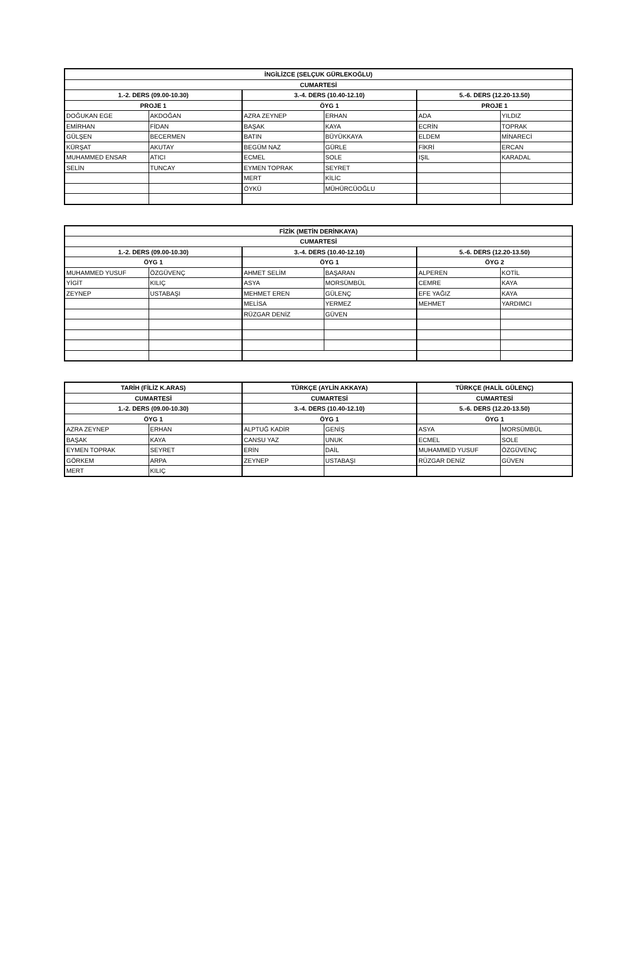| İNGİLİZCE (SELÇUK GÜRLEKOĞLU) | | | | | |
| --- | --- | --- | --- | --- | --- |
| CUMARTESİ | | | | | |
| 1.-2. DERS (09.00-10.30) | | 3.-4. DERS (10.40-12.10) | | 5.-6. DERS (12.20-13.50) | |
| PROJE 1 | | ÖYG 1 | | PROJE 1 | |
| DOĞUKAN EGE | AKDOĞAN | AZRA ZEYNEP | ERHAN | ADA | YILDIZ |
| EMİRHAN | FİDAN | BAŞAK | KAYA | ECRİN | TOPRAK |
| GÜLŞEN | BECERMEN | BATIN | BÜYÜKKAYA | ELDEM | MİNARECİ |
| KÜRŞAT | AKUTAY | BEGÜM NAZ | GÜRLE | FİKRİ | ERCAN |
| MUHAMMED ENSAR | ATICI | ECMEL | SOLE | IŞIL | KARADAL |
| SELİN | TUNCAY | EYMEN TOPRAK | SEYRET | | |
| | | MERT | KİLİC | | |
| | | ÖYKÜ | MÜHÜRCÜOĞLU | | |
| FİZİK (METİN DERİNKAYA) | | | | | |
| --- | --- | --- | --- | --- | --- |
| CUMARTESİ | | | | | |
| 1.-2. DERS (09.00-10.30) | | 3.-4. DERS (10.40-12.10) | | 5.-6. DERS (12.20-13.50) | |
| ÖYG 1 | | ÖYG 1 | | ÖYG 2 | |
| MUHAMMED YUSUF | ÖZGÜVENÇ | AHMET SELİM | BAŞARAN | ALPEREN | KOTİL |
| YİGİT | KILIÇ | ASYA | MORSÜMBÜL | CEMRE | KAYA |
| ZEYNEP | USTABAŞI | MEHMET EREN | GÜLENÇ | EFE YAĞIZ | KAYA |
| | | MELİSA | YERMEZ | MEHMET | YARDIMCI |
| | | RÜZGAR DENİZ | GÜVEN | | |
| TARİH (FİLİZ K.ARAS) | | TÜRKÇE (AYLİN AKKAYA) | | TÜRKÇE (HALİL GÜLENÇ) | |
| --- | --- | --- | --- | --- | --- |
| CUMARTESİ | | CUMARTESİ | | CUMARTESİ | |
| 1.-2. DERS (09.00-10.30) | | 3.-4. DERS (10.40-12.10) | | 5.-6. DERS (12.20-13.50) | |
| ÖYG 1 | | ÖYG 1 | | ÖYG 1 | |
| AZRA ZEYNEP | ERHAN | ALPTUĞ KADİR | GENİŞ | ASYA | MORSÜMBÜL |
| BAŞAK | KAYA | CANSU YAZ | UNUK | ECMEL | SOLE |
| EYMEN TOPRAK | SEYRET | ERİN | DAİL | MUHAMMED YUSUF | ÖZGÜVENÇ |
| GÖRKEM | ARPA | ZEYNEP | USTABAŞI | RÜZGAR DENİZ | GÜVEN |
| MERT | KILIÇ | | | | |